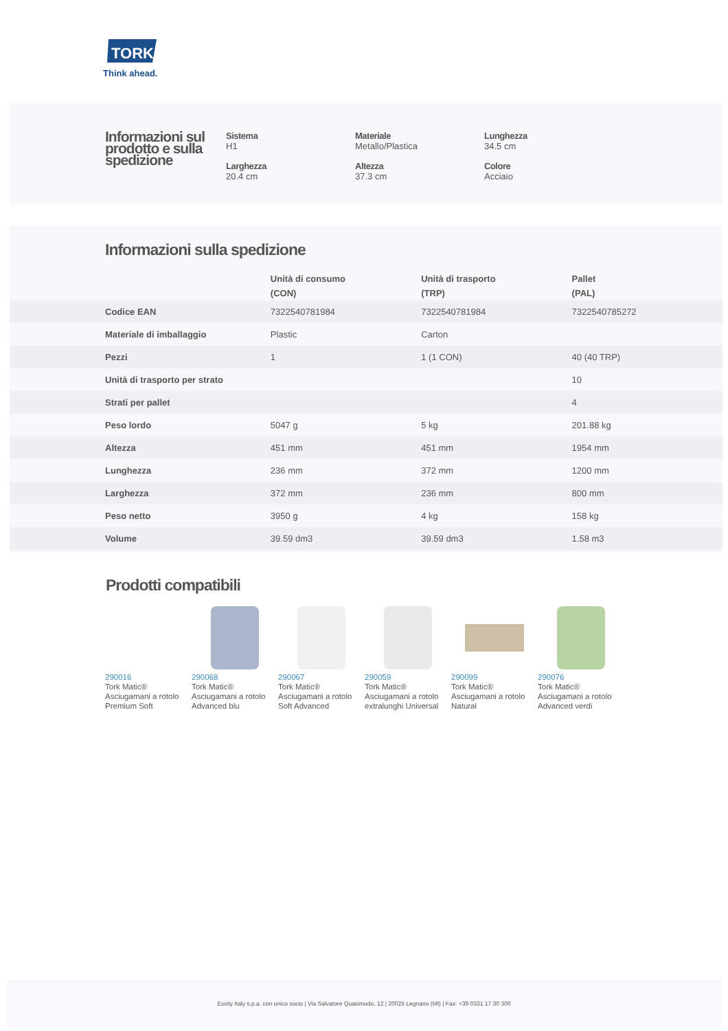TORK
Think ahead.
Informazioni sul prodotto e sulla spedizione
Sistema
H1
Materiale
Metallo/Plastica
Lunghezza
34.5 cm
Larghezza
20.4 cm
Altezza
37.3 cm
Colore
Acciaio
Informazioni sulla spedizione
| | Unità di consumo (CON) | Unità di trasporto (TRP) | Pallet (PAL) |
| --- | --- | --- | --- |
| Codice EAN | 7322540781984 | 7322540781984 | 7322540785272 |
| Materiale di imballaggio | Plastic | Carton | |
| Pezzi | 1 | 1 (1 CON) | 40 (40 TRP) |
| Unità di trasporto per strato | | | 10 |
| Strati per pallet | | | 4 |
| Peso lordo | 5047 g | 5 kg | 201.88 kg |
| Altezza | 451 mm | 451 mm | 1954 mm |
| Lunghezza | 236 mm | 372 mm | 1200 mm |
| Larghezza | 372 mm | 236 mm | 800 mm |
| Peso netto | 3950 g | 4 kg | 158 kg |
| Volume | 39.59 dm3 | 39.59 dm3 | 1.58 m3 |
Prodotti compatibili
290016
Tork Matic® Asciugamani a rotolo Premium Soft
290068
Tork Matic® Asciugamani a rotolo Advanced blu
290067
Tork Matic® Asciugamani a rotolo Soft Advanced
290059
Tork Matic® Asciugamani a rotolo extralunghi Universal
290099
Tork Matic® Asciugamani a rotolo Natural
290076
Tork Matic® Asciugamani a rotolo Advanced verdi
Essity Italy s.p.a. con unico socio | Via Salvatore Quasimodo, 12 | 20025 Legnano (MI) | Fax: +39 0331 17 30 300